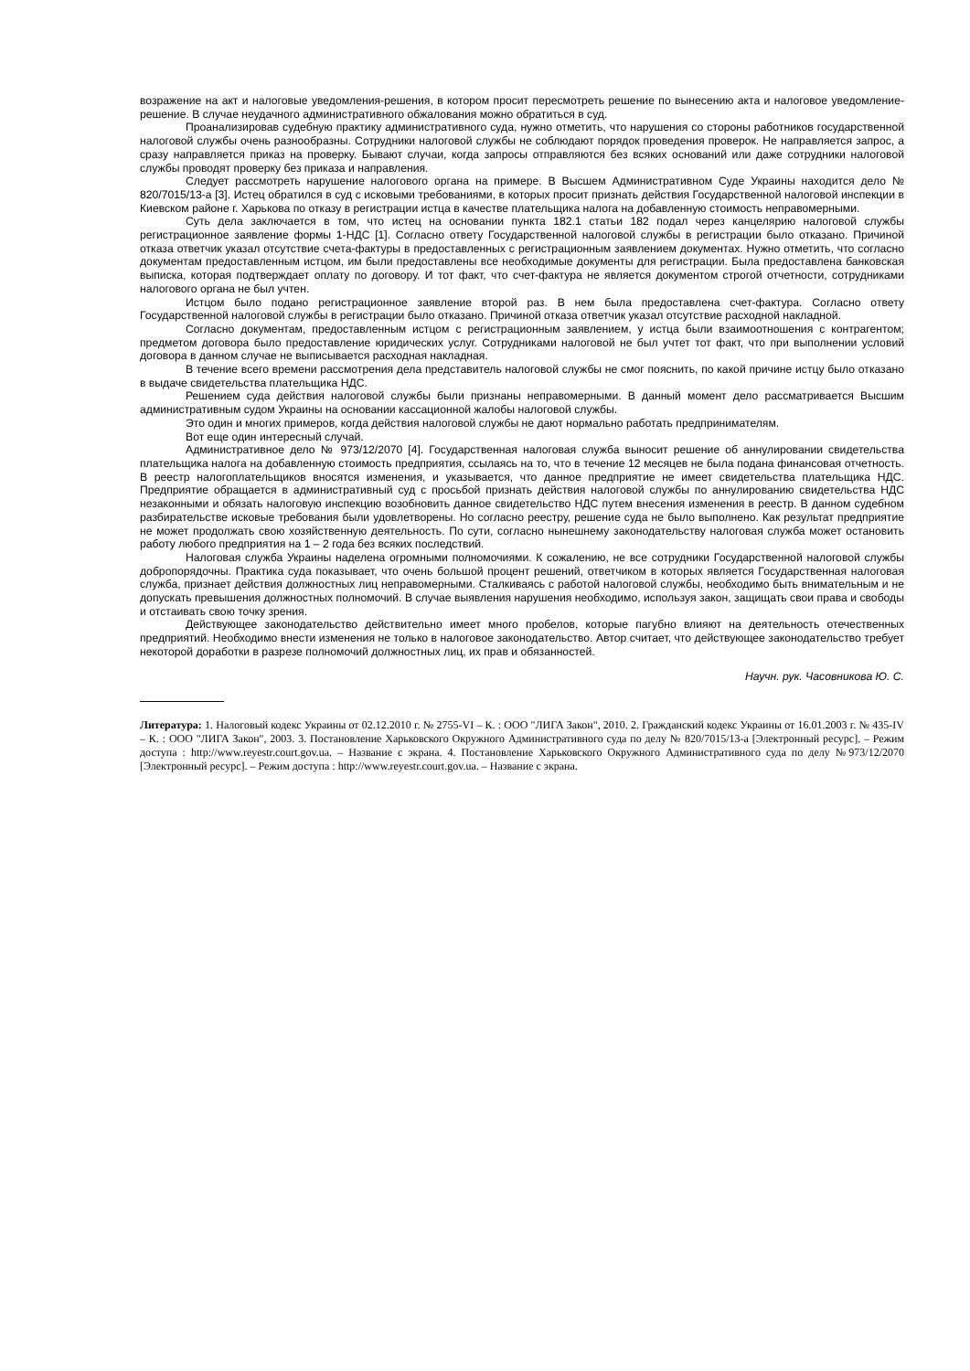возражение на акт и налоговые уведомления-решения, в котором просит пересмотреть решение по вынесению акта и налоговое уведомление-решение. В случае неудачного административного обжалования можно обратиться в суд.
Проанализировав судебную практику административного суда, нужно отметить, что нарушения со стороны работников государственной налоговой службы очень разнообразны. Сотрудники налоговой службы не соблюдают порядок проведения проверок. Не направляется запрос, а сразу направляется приказ на проверку. Бывают случаи, когда запросы отправляются без всяких оснований или даже сотрудники налоговой службы проводят проверку без приказа и направления.
Следует рассмотреть нарушение налогового органа на примере. В Высшем Административном Суде Украины находится дело № 820/7015/13-а [3]. Истец обратился в суд с исковыми требованиями, в которых просит признать действия Государственной налоговой инспекции в Киевском районе г. Харькова по отказу в регистрации истца в качестве плательщика налога на добавленную стоимость неправомерными.
Суть дела заключается в том, что истец на основании пункта 182.1 статьи 182 подал через канцелярию налоговой службы регистрационное заявление формы 1-НДС [1]. Согласно ответу Государственной налоговой службы в регистрации было отказано. Причиной отказа ответчик указал отсутствие счета-фактуры в предоставленных с регистрационным заявлением документах. Нужно отметить, что согласно документам предоставленным истцом, им были предоставлены все необходимые документы для регистрации. Была предоставлена банковская выписка, которая подтверждает оплату по договору. И тот факт, что счет-фактура не является документом строгой отчетности, сотрудниками налогового органа не был учтен.
Истцом было подано регистрационное заявление второй раз. В нем была предоставлена счет-фактура. Согласно ответу Государственной налоговой службы в регистрации было отказано. Причиной отказа ответчик указал отсутствие расходной накладной.
Согласно документам, предоставленным истцом с регистрационным заявлением, у истца были взаимоотношения с контрагентом; предметом договора было предоставление юридических услуг. Сотрудниками налоговой не был учтет тот факт, что при выполнении условий договора в данном случае не выписывается расходная накладная.
В течение всего времени рассмотрения дела представитель налоговой службы не смог пояснить, по какой причине истцу было отказано в выдаче свидетельства плательщика НДС.
Решением суда действия налоговой службы были признаны неправомерными. В данный момент дело рассматривается Высшим административным судом Украины на основании кассационной жалобы налоговой службы.
Это один и многих примеров, когда действия налоговой службы не дают нормально работать предпринимателям.
Вот еще один интересный случай.
Административное дело № 973/12/2070 [4]. Государственная налоговая служба выносит решение об аннулировании свидетельства плательщика налога на добавленную стоимость предприятия, ссылаясь на то, что в течение 12 месяцев не была подана финансовая отчетность. В реестр налогоплательщиков вносятся изменения, и указывается, что данное предприятие не имеет свидетельства плательщика НДС. Предприятие обращается в административный суд с просьбой признать действия налоговой службы по аннулированию свидетельства НДС незаконными и обязать налоговую инспекцию возобновить данное свидетельство НДС путем внесения изменения в реестр. В данном судебном разбирательстве исковые требования были удовлетворены. Но согласно реестру, решение суда не было выполнено. Как результат предприятие не может продолжать свою хозяйственную деятельность. По сути, согласно нынешнему законодательству налоговая служба может остановить работу любого предприятия на 1 – 2 года без всяких последствий.
Налоговая служба Украины наделена огромными полномочиями. К сожалению, не все сотрудники Государственной налоговой службы добропорядочны. Практика суда показывает, что очень большой процент решений, ответчиком в которых является Государственная налоговая служба, признает действия должностных лиц неправомерными. Сталкиваясь с работой налоговой службы, необходимо быть внимательным и не допускать превышения должностных полномочий. В случае выявления нарушения необходимо, используя закон, защищать свои права и свободы и отстаивать свою точку зрения.
Действующее законодательство действительно имеет много пробелов, которые пагубно влияют на деятельность отечественных предприятий. Необходимо внести изменения не только в налоговое законодательство. Автор считает, что действующее законодательство требует некоторой доработки в разрезе полномочий должностных лиц, их прав и обязанностей.
Научн. рук. Часовникова Ю. С.
Литература: 1. Налоговый кодекс Украины от 02.12.2010 г. № 2755-VI – К. : ООО "ЛИГА Закон", 2010. 2. Гражданский кодекс Украины от 16.01.2003 г. № 435-IV – К. : ООО "ЛИГА Закон", 2003. 3. Постановление Харьковского Окружного Административного суда по делу № 820/7015/13-а [Электронный ресурс]. – Режим доступа : http://www.reyestr.court.gov.ua. – Название с экрана. 4. Постановление Харьковского Окружного Административного суда по делу №973/12/2070 [Электронный ресурс]. – Режим доступа : http://www.reyestr.court.gov.ua. – Название с экрана.